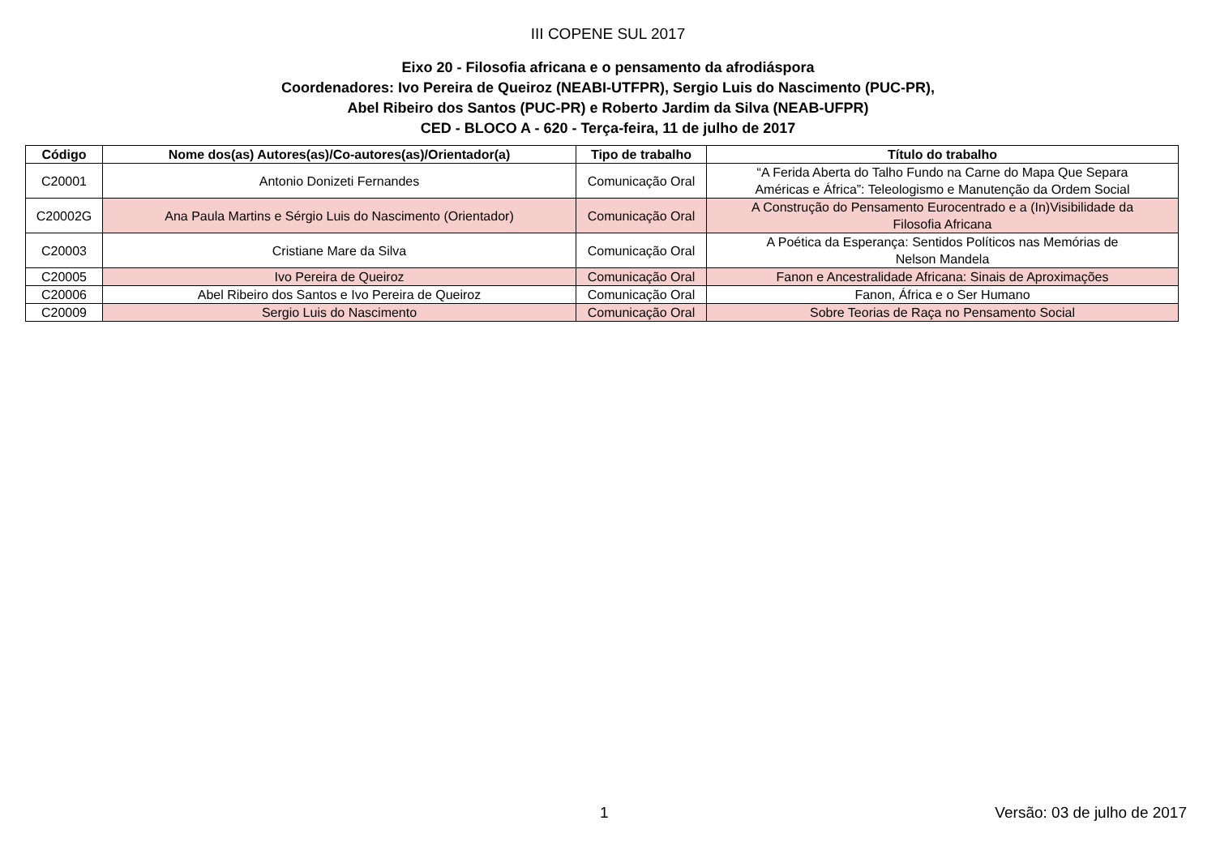III COPENE SUL 2017
Eixo 20 - Filosofia africana e o pensamento da afrodiáspora
Coordenadores: Ivo Pereira de Queiroz (NEABI-UTFPR), Sergio Luis do Nascimento (PUC-PR),
Abel Ribeiro dos Santos (PUC-PR) e Roberto Jardim da Silva (NEAB-UFPR)
CED - BLOCO A - 620 - Terça-feira, 11 de julho de 2017
| Código | Nome dos(as) Autores(as)/Co-autores(as)/Orientador(a) | Tipo de trabalho | Título do trabalho |
| --- | --- | --- | --- |
| C20001 | Antonio Donizeti Fernandes | Comunicação Oral | “A Ferida Aberta do Talho Fundo na Carne do Mapa Que Separa Américas e África”: Teleologismo e Manutenção da Ordem Social |
| C20002G | Ana Paula Martins e Sérgio Luis do Nascimento (Orientador) | Comunicação Oral | A Construção do Pensamento Eurocentrado e a (In)Visibilidade da Filosofia Africana |
| C20003 | Cristiane Mare da Silva | Comunicação Oral | A Poética da Esperança: Sentidos Políticos nas Memórias de Nelson Mandela |
| C20005 | Ivo Pereira de Queiroz | Comunicação Oral | Fanon e Ancestralidade Africana: Sinais de Aproximações |
| C20006 | Abel Ribeiro dos Santos e Ivo Pereira de Queiroz | Comunicação Oral | Fanon, África e o Ser Humano |
| C20009 | Sergio Luis do Nascimento | Comunicação Oral | Sobre Teorias de Raça no Pensamento Social |
1 Versão: 03 de julho de 2017